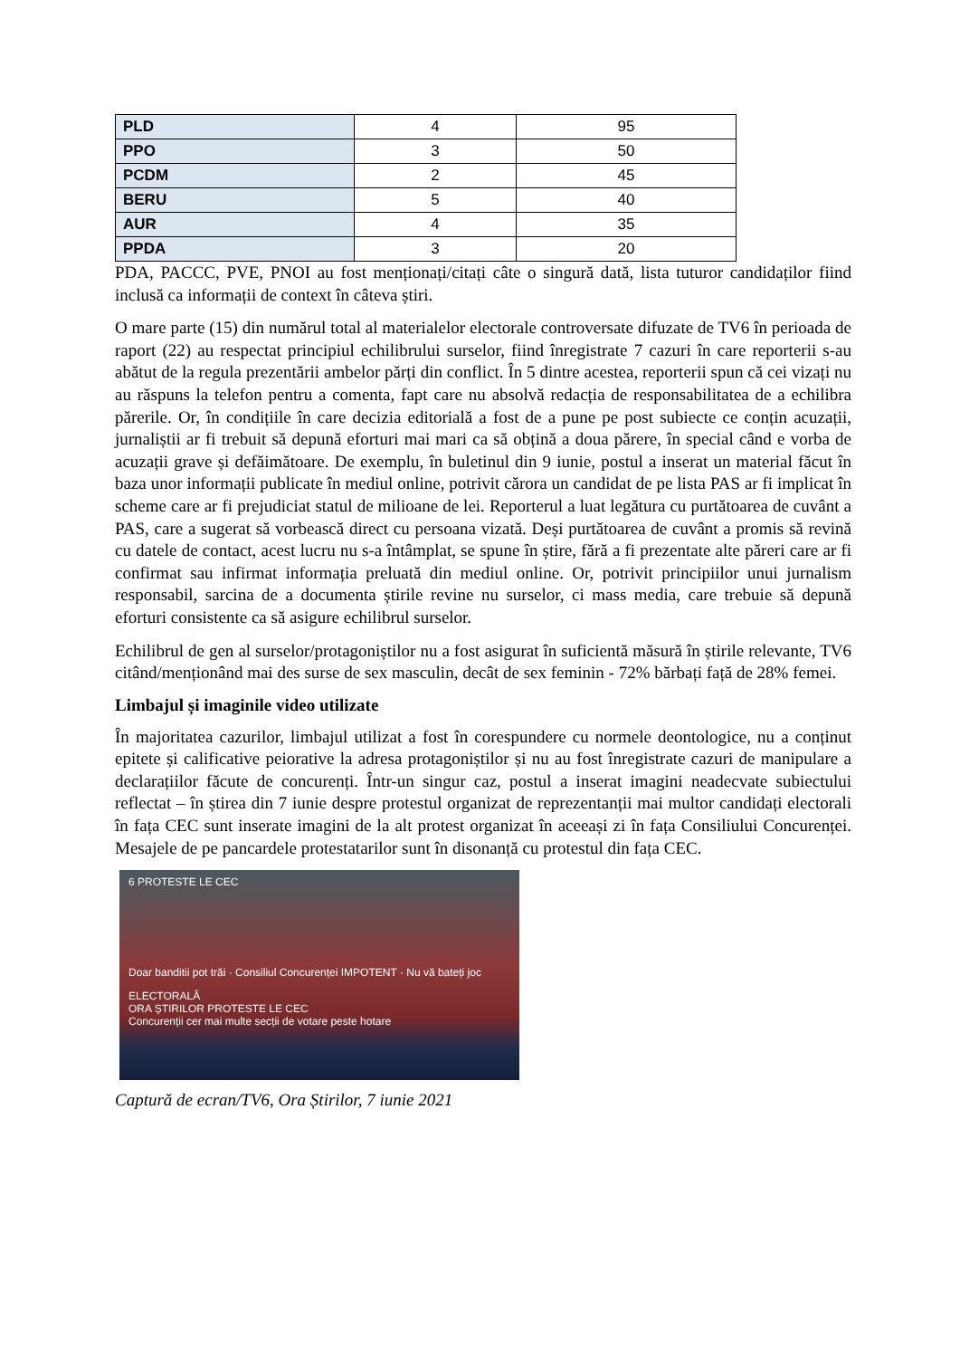| PLD | 4 | 95 |
| PPO | 3 | 50 |
| PCDM | 2 | 45 |
| BERU | 5 | 40 |
| AUR | 4 | 35 |
| PPDA | 3 | 20 |
PDA, PACCC, PVE, PNOI au fost menționați/citați câte o singură dată, lista tuturor candidaților fiind inclusă ca informații de context în câteva știri.
O mare parte (15) din numărul total al materialelor electorale controversate difuzate de TV6 în perioada de raport (22) au respectat principiul echilibrului surselor, fiind înregistrate 7 cazuri în care reporterii s-au abătut de la regula prezentării ambelor părți din conflict. În 5 dintre acestea, reporterii spun că cei vizați nu au răspuns la telefon pentru a comenta, fapt care nu absolvă redacția de responsabilitatea de a echilibra părerile. Or, în condițiile în care decizia editorială a fost de a pune pe post subiecte ce conțin acuzații, jurnaliștii ar fi trebuit să depună eforturi mai mari ca să obțină a doua părere, în special când e vorba de acuzații grave și defăimătoare. De exemplu, în buletinul din 9 iunie, postul a inserat un material făcut în baza unor informații publicate în mediul online, potrivit cărora un candidat de pe lista PAS ar fi implicat în scheme care ar fi prejudiciat statul de milioane de lei. Reporterul a luat legătura cu purtătoarea de cuvânt a PAS, care a sugerat să vorbească direct cu persoana vizată. Deși purtătoarea de cuvânt a promis să revină cu datele de contact, acest lucru nu s-a întâmplat, se spune în știre, fără a fi prezentate alte păreri care ar fi confirmat sau infirmat informația preluată din mediul online. Or, potrivit principiilor unui jurnalism responsabil, sarcina de a documenta știrile revine nu surselor, ci mass media, care trebuie să depună eforturi consistente ca să asigure echilibrul surselor.
Echilibrul de gen al surselor/protagoniștilor nu a fost asigurat în suficientă măsură în știrile relevante, TV6 citând/menționând mai des surse de sex masculin, decât de sex feminin - 72% bărbați față de 28% femei.
Limbajul și imaginile video utilizate
În majoritatea cazurilor, limbajul utilizat a fost în corespundere cu normele deontologice, nu a conținut epitete și calificative peiorative la adresa protagoniștilor și nu au fost înregistrate cazuri de manipulare a declarațiilor făcute de concurenți. Într-un singur caz, postul a inserat imagini neadecvate subiectului reflectat – în știrea din 7 iunie despre protestul organizat de reprezentanții mai multor candidați electorali în fața CEC sunt inserate imagini de la alt protest organizat în aceeași zi în fața Consiliului Concurenței. Mesajele de pe pancardele protestatarilor sunt în disonanță cu protestul din fața CEC.
6 PROTESTE LE CEC
Doar banditii pot trăi · Consiliul Concurenței IMPOTENT · Nu vă bateți joc
ELECTORALĂ
ORA ȘTIRILOR PROTESTE LE CEC
Concurenții cer mai multe secții de votare peste hotare
Captură de ecran/TV6, Ora Știrilor, 7 iunie 2021